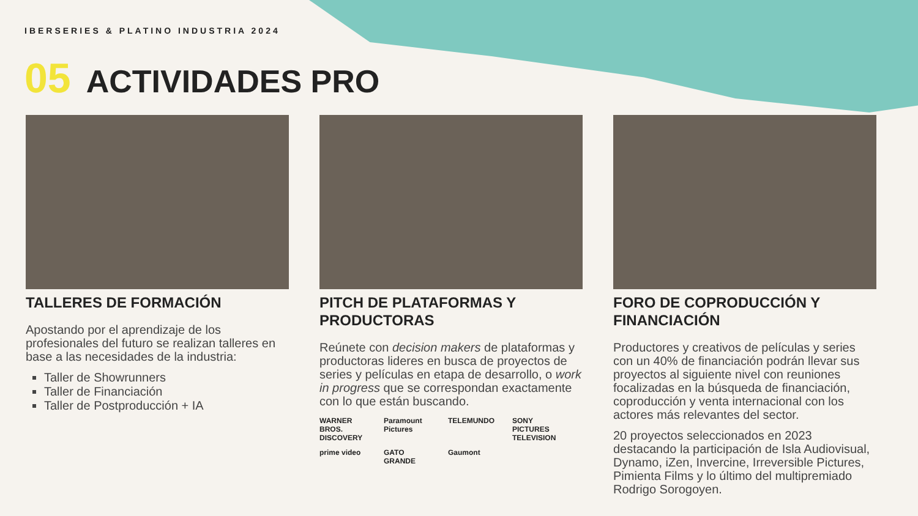IBERSERIES & PLATINO INDUSTRIA 2024
05 ACTIVIDADES PRO
TALLERES DE FORMACIÓN
Apostando por el aprendizaje de los profesionales del futuro se realizan talleres en base a las necesidades de la industria:
Taller de Showrunners
Taller de Financiación
Taller de Postproducción + IA
PITCH DE PLATAFORMAS Y PRODUCTORAS
Reúnete con decision makers de plataformas y productoras lideres en busca de proyectos de series y películas en etapa de desarrollo, o work in progress que se correspondan exactamente con lo que están buscando.
WARNER BROS. DISCOVERY Paramount Pictures TELEMUNDO SONY PICTURES TELEVISION prime video GATO GRANDE Gaumont
FORO DE COPRODUCCIÓN Y FINANCIACIÓN
Productores y creativos de películas y series con un 40% de financiación podrán llevar sus proyectos al siguiente nivel con reuniones focalizadas en la búsqueda de financiación, coproducción y venta internacional con los actores más relevantes del sector.
20 proyectos seleccionados en 2023 destacando la participación de Isla Audiovisual, Dynamo, iZen, Invercine, Irreversible Pictures, Pimienta Films y lo último del multipremiado Rodrigo Sorogoyen.